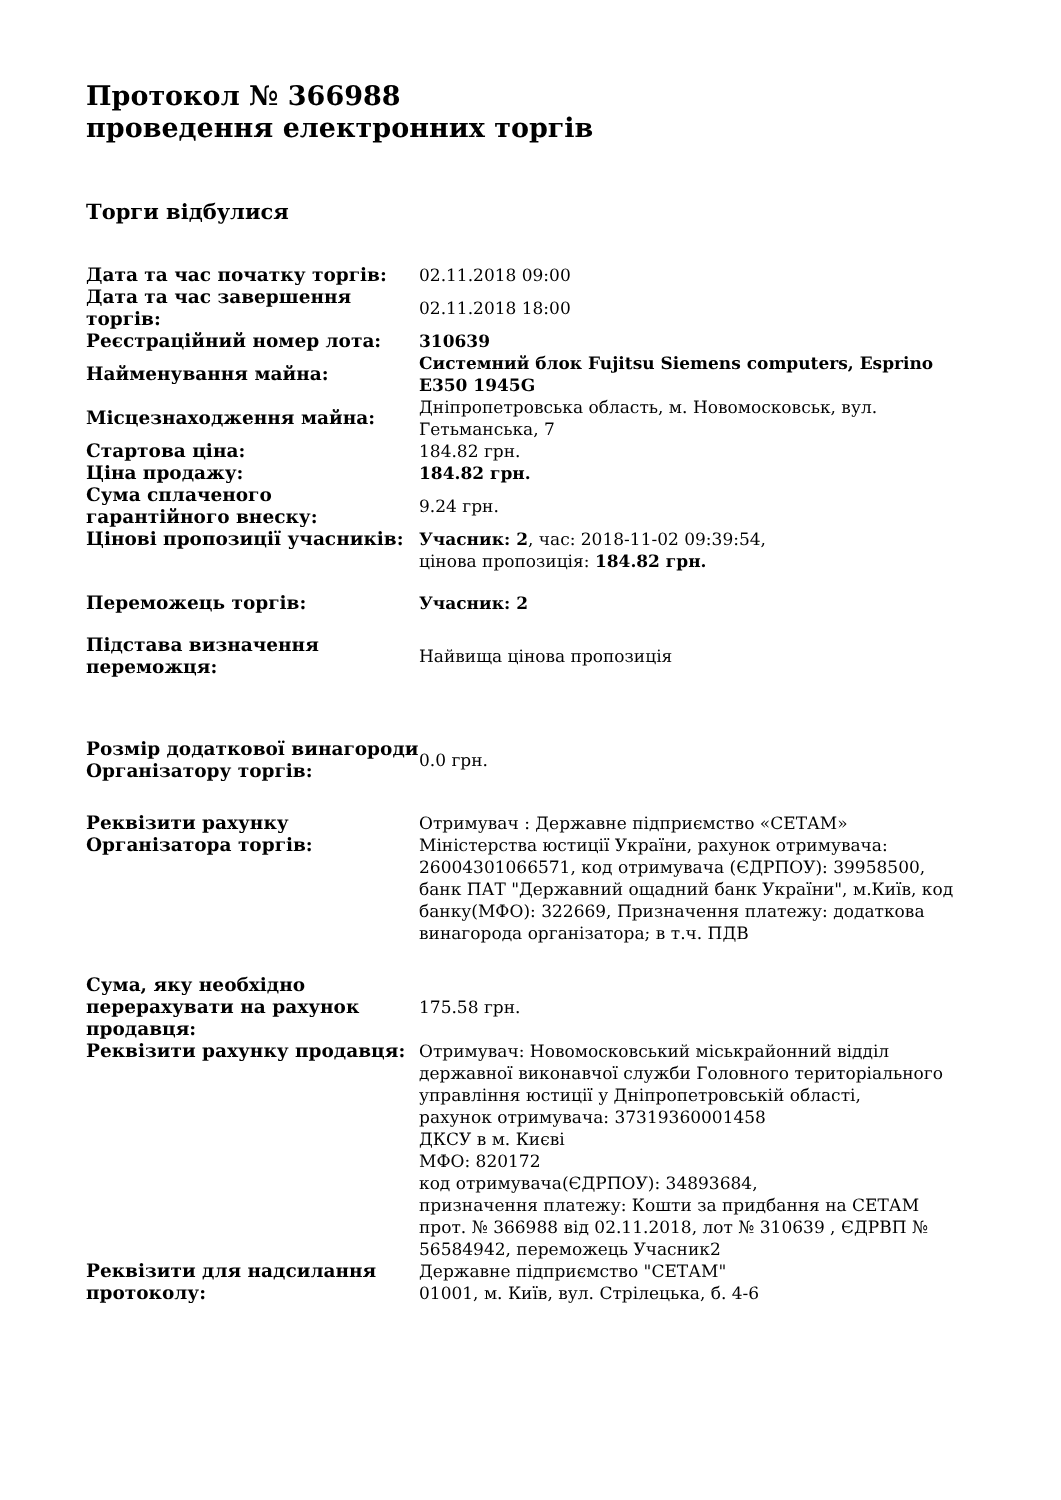Протокол № 366988
проведення електронних торгів
Торги відбулися
| Дата та час початку торгів: | 02.11.2018 09:00 |
| Дата та час завершення торгів: | 02.11.2018 18:00 |
| Реєстраційний номер лота: | 310639 |
| Найменування майна: | Системний блок Fujitsu Siemens computers, Esprino E350 1945G |
| Місцезнаходження майна: | Дніпропетровська область, м. Новомосковськ, вул. Гетьманська, 7 |
| Стартова ціна: | 184.82 грн. |
| Ціна продажу: | 184.82 грн. |
| Сума сплаченого гарантійного внеску: | 9.24 грн. |
| Цінові пропозиції учасників: | Учасник: 2 , час: 2018-11-02 09:39:54, цінова пропозиція: 184.82 грн. |
| Переможець торгів: | Учасник: 2 |
| Підстава визначення переможця: | Найвища цінова пропозиція |
| Розмір додаткової винагороди Організатору торгів: | 0.0 грн. |
| Реквізити рахунку Організатора торгів: | Отримувач : Державне підприємство «СЕТАМ» Міністерства юстиції України, рахунок отримувача: 26004301066571, код отримувача (ЄДРПОУ): 39958500, банк ПАТ "Державний ощадний банк України", м.Київ, код банку(МФО): 322669, Призначення платежу: додаткова винагорода організатора; в т.ч. ПДВ |
| Сума, яку необхідно перерахувати на рахунок продавця: | 175.58 грн. |
| Реквізити рахунку продавця: | Отримувач: Новомосковський міськрайонний відділ державної виконавчої служби Головного територіального управління юстиції у Дніпропетровській області, рахунок отримувача: 37319360001458 ДКСУ в м. Києві МФО: 820172 код отримувача(ЄДРПОУ): 34893684, призначення платежу: Кошти за придбання на СЕТАМ прот. № 366988 від 02.11.2018, лот № 310639 , ЄДРВП № 56584942, переможець Учасник2 |
| Реквізити для надсилання протоколу: | Державне підприємство "СЕТАМ" 01001, м. Київ, вул. Стрілецька, б. 4-6 |